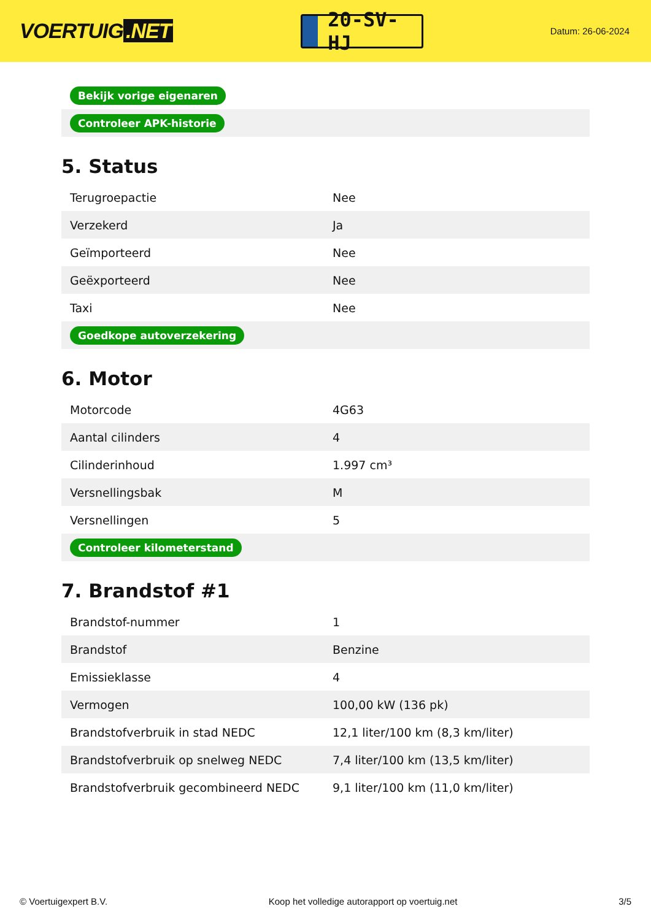VOERTUIG.NET
20-SV-HJ
Datum: 26-06-2024
| Bekijk vorige eigenaren |
| Controleer APK-historie |
5. Status
| Terugroepactie | Nee |
| Verzekerd | Ja |
| Geïmporteerd | Nee |
| Geëxporteerd | Nee |
| Taxi | Nee |
| Goedkope autoverzekering | |
6. Motor
| Motorcode | 4G63 |
| Aantal cilinders | 4 |
| Cilinderinhoud | 1.997 cm³ |
| Versnellingsbak | M |
| Versnellingen | 5 |
| Controleer kilometerstand | |
7. Brandstof #1
| Brandstof-nummer | 1 |
| Brandstof | Benzine |
| Emissieklasse | 4 |
| Vermogen | 100,00 kW (136 pk) |
| Brandstofverbruik in stad NEDC | 12,1 liter/100 km (8,3 km/liter) |
| Brandstofverbruik op snelweg NEDC | 7,4 liter/100 km (13,5 km/liter) |
| Brandstofverbruik gecombineerd NEDC | 9,1 liter/100 km (11,0 km/liter) |
© Voertuigexpert B.V. Koop het volledige autorapport op voertuig.net 3/5